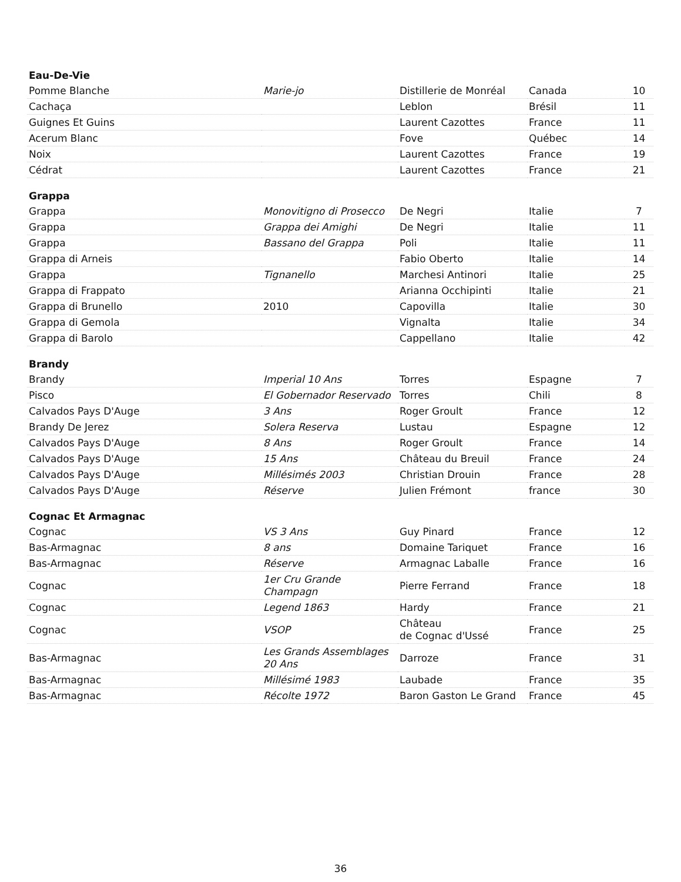| Eau-De-Vie | | | | |
| Pomme Blanche | Marie-jo | Distillerie de Monréal | Canada | 10 |
| Cachaça | | Leblon | Brésil | 11 |
| Guignes Et Guins | | Laurent Cazottes | France | 11 |
| Acerum Blanc | | Fove | Québec | 14 |
| Noix | | Laurent Cazottes | France | 19 |
| Cédrat | | Laurent Cazottes | France | 21 |
| Grappa | | | | |
| Grappa | Monovitigno di Prosecco | De Negri | Italie | 7 |
| Grappa | Grappa dei Amighi | De Negri | Italie | 11 |
| Grappa | Bassano del Grappa | Poli | Italie | 11 |
| Grappa di Arneis | | Fabio Oberto | Italie | 14 |
| Grappa | Tignanello | Marchesi Antinori | Italie | 25 |
| Grappa di Frappato | | Arianna Occhipinti | Italie | 21 |
| Grappa di Brunello | 2010 | Capovilla | Italie | 30 |
| Grappa di Gemola | | Vignalta | Italie | 34 |
| Grappa di Barolo | | Cappellano | Italie | 42 |
| Brandy | | | | |
| Brandy | Imperial 10 Ans | Torres | Espagne | 7 |
| Pisco | El Gobernador Reservado | Torres | Chili | 8 |
| Calvados Pays D'Auge | 3 Ans | Roger Groult | France | 12 |
| Brandy De Jerez | Solera Reserva | Lustau | Espagne | 12 |
| Calvados Pays D'Auge | 8 Ans | Roger Groult | France | 14 |
| Calvados Pays D'Auge | 15 Ans | Château du Breuil | France | 24 |
| Calvados Pays D'Auge | Millésimés 2003 | Christian Drouin | France | 28 |
| Calvados Pays D'Auge | Réserve | Julien Frémont | france | 30 |
| Cognac Et Armagnac | | | | |
| Cognac | VS 3 Ans | Guy Pinard | France | 12 |
| Bas-Armagnac | 8 ans | Domaine Tariquet | France | 16 |
| Bas-Armagnac | Réserve | Armagnac Laballe | France | 16 |
| Cognac | 1er Cru Grande Champagn | Pierre Ferrand | France | 18 |
| Cognac | Legend 1863 | Hardy | France | 21 |
| Cognac | VSOP | Château de Cognac d'Ussé | France | 25 |
| Bas-Armagnac | Les Grands Assemblages 20 Ans | Darroze | France | 31 |
| Bas-Armagnac | Millésimé 1983 | Laubade | France | 35 |
| Bas-Armagnac | Récolte 1972 | Baron Gaston Le Grand | France | 45 |
36